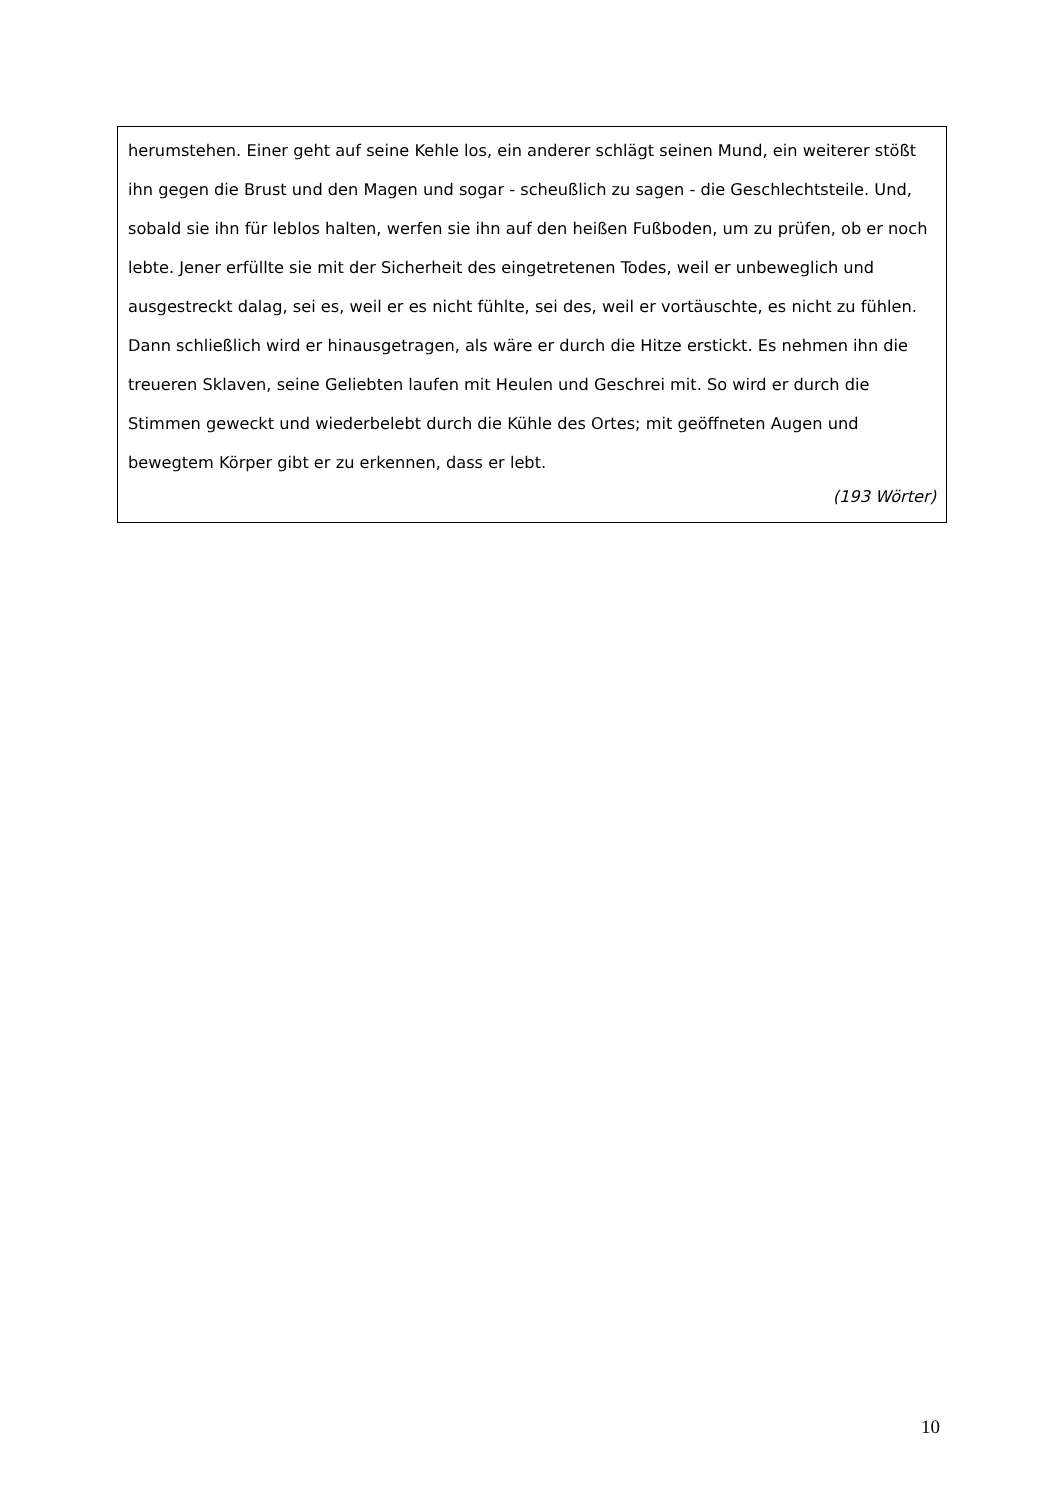herumstehen. Einer geht auf seine Kehle los, ein anderer schlägt seinen Mund, ein weiterer stößt ihn gegen die Brust und den Magen und sogar - scheußlich zu sagen - die Geschlechtsteile. Und, sobald sie ihn für leblos halten, werfen sie ihn auf den heißen Fußboden, um zu prüfen, ob er noch lebte. Jener erfüllte sie mit der Sicherheit des eingetretenen Todes, weil er unbeweglich und ausgestreckt dalag, sei es, weil er es nicht fühlte, sei des, weil er vortäuschte, es nicht zu fühlen. Dann schließlich wird er hinausgetragen, als wäre er durch die Hitze erstickt. Es nehmen ihn die treueren Sklaven, seine Geliebten laufen mit Heulen und Geschrei mit. So wird er durch die Stimmen geweckt und wiederbelebt durch die Kühle des Ortes; mit geöffneten Augen und bewegtem Körper gibt er zu erkennen, dass er lebt.
(193 Wörter)
10